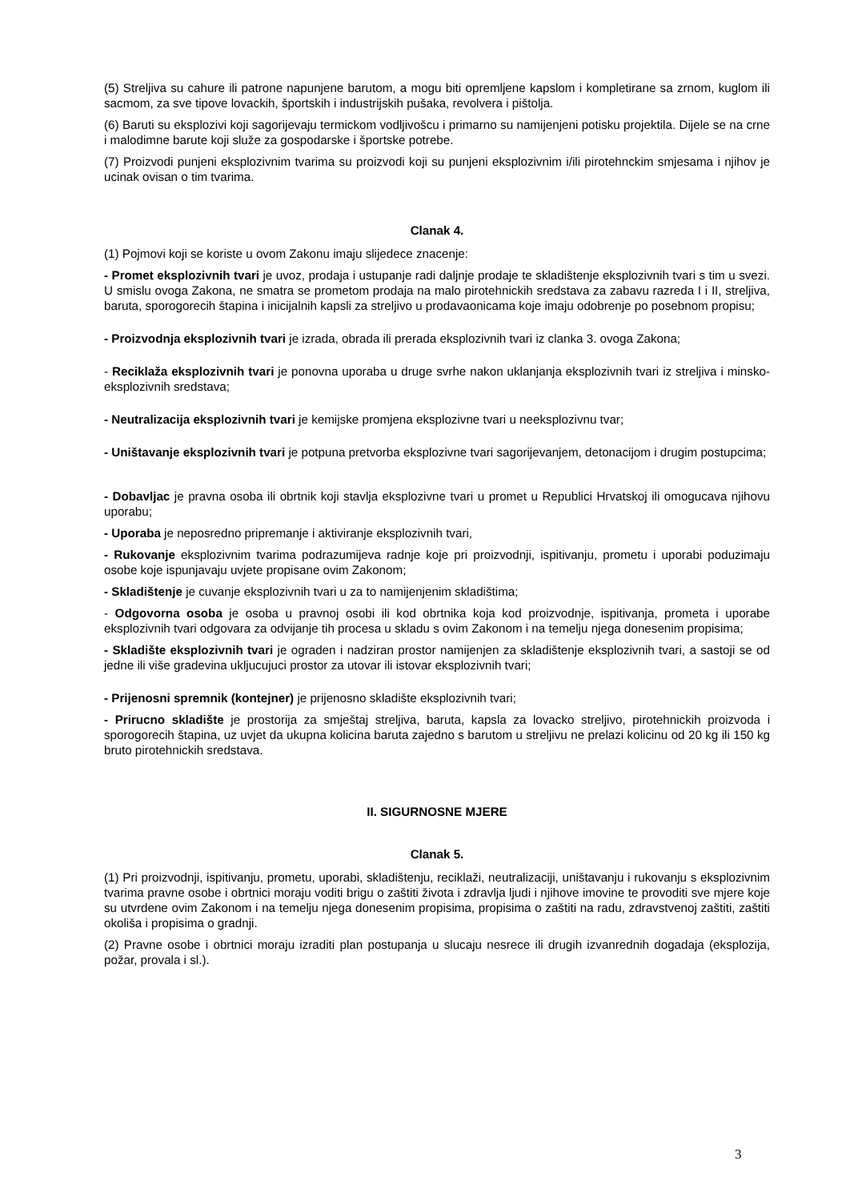(5) Streljiva su cahure ili patrone napunjene barutom, a mogu biti opremljene kapslom i kompletirane sa zrnom, kuglom ili sacmom, za sve tipove lovackih, športskih i industrijskih pušaka, revolvera i pištolja.
(6) Baruti su eksplozivi koji sagorijevaju termickom vodljivošcu i primarno su namijenjeni potisku projektila. Dijele se na crne i malodimne barute koji služe za gospodarske i športske potrebe.
(7) Proizvodi punjeni eksplozivnim tvarima su proizvodi koji su punjeni eksplozivnim i/ili pirotehnckim smjesama i njihov je ucinak ovisan o tim tvarima.
Clanak 4.
(1) Pojmovi koji se koriste u ovom Zakonu imaju slijedece znacenje:
- Promet eksplozivnih tvari je uvoz, prodaja i ustupanje radi daljnje prodaje te skladištenje eksplozivnih tvari s tim u svezi. U smislu ovoga Zakona, ne smatra se prometom prodaja na malo pirotehnickih sredstava za zabavu razreda I i II, streljiva, baruta, sporogorecih štapina i inicijalnih kapsli za streljivo u prodavaonicama koje imaju odobrenje po posebnom propisu;
- Proizvodnja eksplozivnih tvari je izrada, obrada ili prerada eksplozivnih tvari iz clanka 3. ovoga Zakona;
- Reciklaža eksplozivnih tvari je ponovna uporaba u druge svrhe nakon uklanjanja eksplozivnih tvari iz streljiva i minsko-eksplozivnih sredstava;
- Neutralizacija eksplozivnih tvari je kemijske promjena eksplozivne tvari u neeksplozivnu tvar;
- Uništavanje eksplozivnih tvari je potpuna pretvorba eksplozivne tvari sagorijevanjem, detonacijom i drugim postupcima;
- Dobavljac je pravna osoba ili obrtnik koji stavlja eksplozivne tvari u promet u Republici Hrvatskoj ili omogucava njihovu uporabu;
- Uporaba je neposredno pripremanje i aktiviranje eksplozivnih tvari,
- Rukovanje eksplozivnim tvarima podrazumijeva radnje koje pri proizvodnji, ispitivanju, prometu i uporabi poduzimaju osobe koje ispunjavaju uvjete propisane ovim Zakonom;
- Skladištenje je cuvanje eksplozivnih tvari u za to namijenjenim skladištima;
- Odgovorna osoba je osoba u pravnoj osobi ili kod obrtnika koja kod proizvodnje, ispitivanja, prometa i uporabe eksplozivnih tvari odgovara za odvijanje tih procesa u skladu s ovim Zakonom i na temelju njega donesenim propisima;
- Skladište eksplozivnih tvari je ograden i nadziran prostor namijenjen za skladištenje eksplozivnih tvari, a sastoji se od jedne ili više gradevina ukljucujuci prostor za utovar ili istovar eksplozivnih tvari;
- Prijenosni spremnik (kontejner) je prijenosno skladište eksplozivnih tvari;
- Prirucno skladište je prostorija za smještaj streljiva, baruta, kapsla za lovacko streljivo, pirotehnickih proizvoda i sporogorecih štapina, uz uvjet da ukupna kolicina baruta zajedno s barutom u streljivu ne prelazi kolicinu od 20 kg ili 150 kg bruto pirotehnickih sredstava.
II. SIGURNOSNE MJERE
Clanak 5.
(1) Pri proizvodnji, ispitivanju, prometu, uporabi, skladištenju, reciklaži, neutralizaciji, uništavanju i rukovanju s eksplozivnim tvarima pravne osobe i obrtnici moraju voditi brigu o zaštiti života i zdravlja ljudi i njihove imovine te provoditi sve mjere koje su utvrdene ovim Zakonom i na temelju njega donesenim propisima, propisima o zaštiti na radu, zdravstvenoj zaštiti, zaštiti okoliša i propisima o gradnji.
(2) Pravne osobe i obrtnici moraju izraditi plan postupanja u slucaju nesrece ili drugih izvanrednih dogadaja (eksplozija, požar, provala i sl.).
3